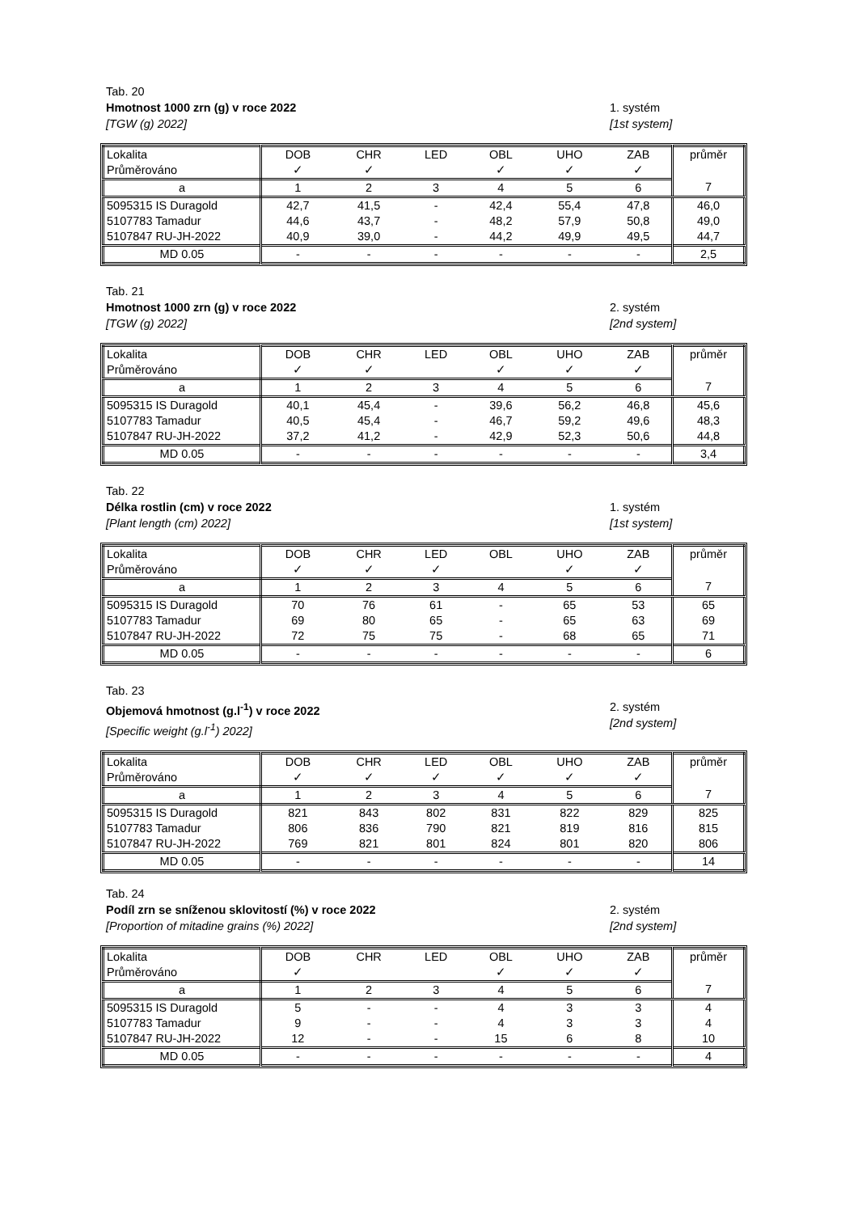Tab. 20
Hmotnost 1000 zrn (g) v roce 2022
[TGW (g) 2022]
1. systém
[1st system]
| Lokalita | DOB | CHR | LED | OBL | UHO | ZAB | průměr |
| Průměrováno | ✓ | ✓ | | ✓ | ✓ | ✓ | |
| a | 1 | 2 | 3 | 4 | 5 | 6 | 7 |
| 5095315 IS Duragold | 42,7 | 41,5 | - | 42,4 | 55,4 | 47,8 | 46,0 |
| 5107783 Tamadur | 44,6 | 43,7 | - | 48,2 | 57,9 | 50,8 | 49,0 |
| 5107847 RU-JH-2022 | 40,9 | 39,0 | - | 44,2 | 49,9 | 49,5 | 44,7 |
| MD 0.05 | - | - | - | - | - | - | 2,5 |
Tab. 21
Hmotnost 1000 zrn (g) v roce 2022
[TGW (g) 2022]
2. systém
[2nd system]
| Lokalita | DOB | CHR | LED | OBL | UHO | ZAB | průměr |
| Průměrováno | ✓ | ✓ | | ✓ | ✓ | ✓ | |
| a | 1 | 2 | 3 | 4 | 5 | 6 | 7 |
| 5095315 IS Duragold | 40,1 | 45,4 | - | 39,6 | 56,2 | 46,8 | 45,6 |
| 5107783 Tamadur | 40,5 | 45,4 | - | 46,7 | 59,2 | 49,6 | 48,3 |
| 5107847 RU-JH-2022 | 37,2 | 41,2 | - | 42,9 | 52,3 | 50,6 | 44,8 |
| MD 0.05 | - | - | - | - | - | - | 3,4 |
Tab. 22
Délka rostlin (cm) v roce 2022
[Plant length (cm) 2022]
1. systém
[1st system]
| Lokalita | DOB | CHR | LED | OBL | UHO | ZAB | průměr |
| Průměrováno | ✓ | ✓ | ✓ | | ✓ | ✓ | |
| a | 1 | 2 | 3 | 4 | 5 | 6 | 7 |
| 5095315 IS Duragold | 70 | 76 | 61 | - | 65 | 53 | 65 |
| 5107783 Tamadur | 69 | 80 | 65 | - | 65 | 63 | 69 |
| 5107847 RU-JH-2022 | 72 | 75 | 75 | - | 68 | 65 | 71 |
| MD 0.05 | - | - | - | - | - | - | 6 |
Tab. 23
Objemová hmotnost (g.l<sup>-1</sup>) v roce 2022
[Specific weight (g.l<sup>-1</sup>) 2022]
2. systém
[2nd system]
| Lokalita | DOB | CHR | LED | OBL | UHO | ZAB | průměr |
| Průměrováno | ✓ | ✓ | ✓ | ✓ | ✓ | ✓ | |
| a | 1 | 2 | 3 | 4 | 5 | 6 | 7 |
| 5095315 IS Duragold | 821 | 843 | 802 | 831 | 822 | 829 | 825 |
| 5107783 Tamadur | 806 | 836 | 790 | 821 | 819 | 816 | 815 |
| 5107847 RU-JH-2022 | 769 | 821 | 801 | 824 | 801 | 820 | 806 |
| MD 0.05 | - | - | - | - | - | - | 14 |
Tab. 24
Podíl zrn se sníženou sklovitostí (%) v roce 2022
[Proportion of mitadine grains (%) 2022]
2. systém
[2nd system]
| Lokalita | DOB | CHR | LED | OBL | UHO | ZAB | průměr |
| Průměrováno | ✓ | | | ✓ | ✓ | ✓ | |
| a | 1 | 2 | 3 | 4 | 5 | 6 | 7 |
| 5095315 IS Duragold | 5 | - | - | 4 | 3 | 3 | 4 |
| 5107783 Tamadur | 9 | - | - | 4 | 3 | 3 | 4 |
| 5107847 RU-JH-2022 | 12 | - | - | 15 | 6 | 8 | 10 |
| MD 0.05 | - | - | - | - | - | - | 4 |